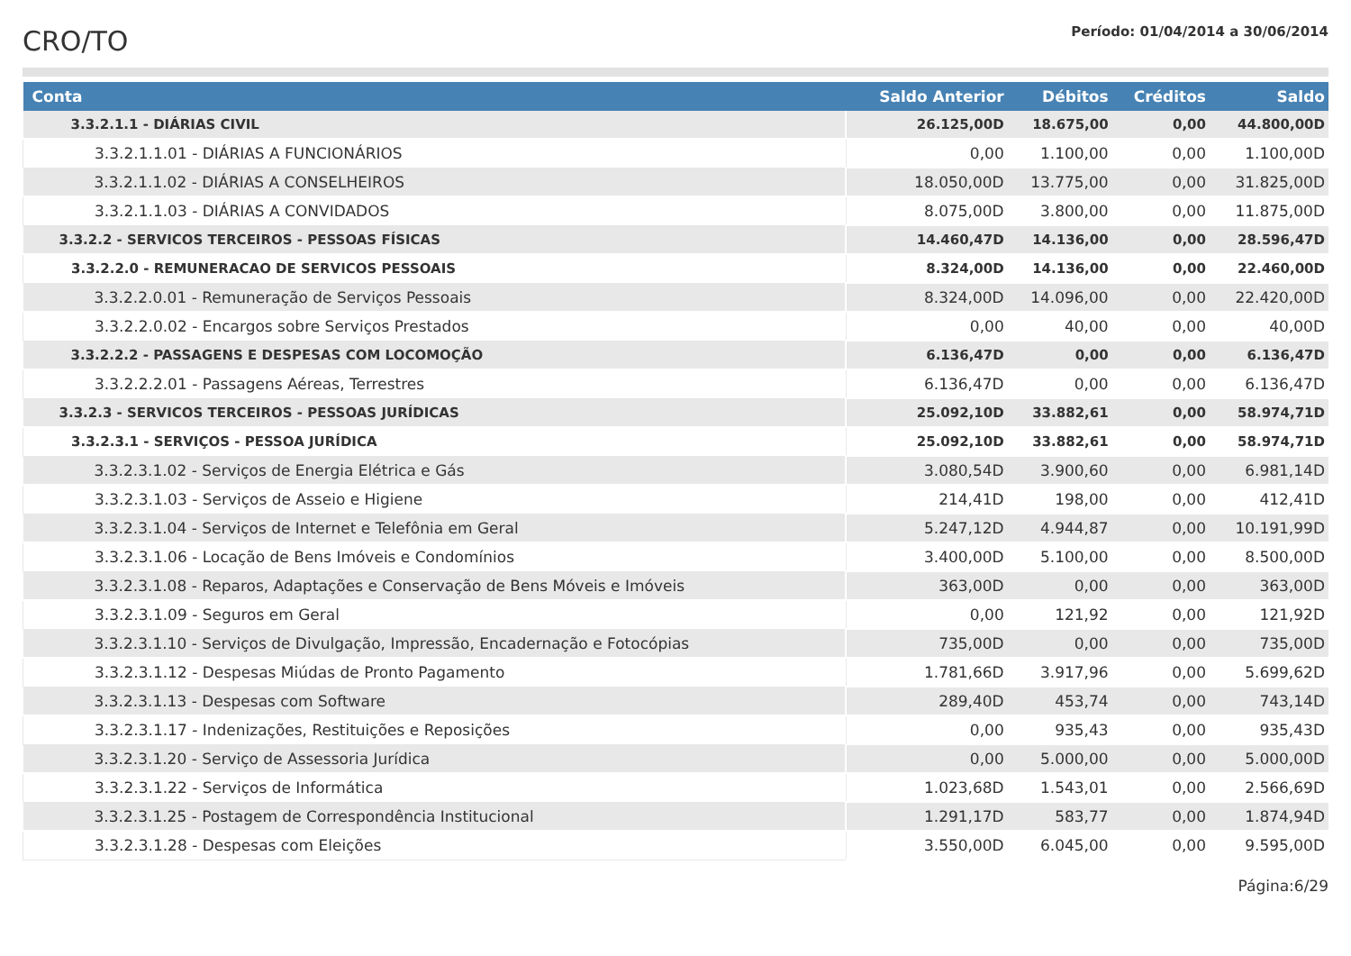CRO/TO
Período: 01/04/2014 a 30/06/2014
| Conta | Saldo Anterior | Débitos | Créditos | Saldo |
| --- | --- | --- | --- | --- |
| 3.3.2.1.1 - DIÁRIAS CIVIL | 26.125,00D | 18.675,00 | 0,00 | 44.800,00D |
| 3.3.2.1.1.01 - DIÁRIAS A FUNCIONÁRIOS | 0,00 | 1.100,00 | 0,00 | 1.100,00D |
| 3.3.2.1.1.02 - DIÁRIAS A CONSELHEIROS | 18.050,00D | 13.775,00 | 0,00 | 31.825,00D |
| 3.3.2.1.1.03 - DIÁRIAS A CONVIDADOS | 8.075,00D | 3.800,00 | 0,00 | 11.875,00D |
| 3.3.2.2 - SERVICOS TERCEIROS - PESSOAS FÍSICAS | 14.460,47D | 14.136,00 | 0,00 | 28.596,47D |
| 3.3.2.2.0 - REMUNERACAO DE SERVICOS PESSOAIS | 8.324,00D | 14.136,00 | 0,00 | 22.460,00D |
| 3.3.2.2.0.01 - Remuneração de Serviços Pessoais | 8.324,00D | 14.096,00 | 0,00 | 22.420,00D |
| 3.3.2.2.0.02 - Encargos sobre Serviços Prestados | 0,00 | 40,00 | 0,00 | 40,00D |
| 3.3.2.2.2 - PASSAGENS E DESPESAS COM LOCOMOÇÃO | 6.136,47D | 0,00 | 0,00 | 6.136,47D |
| 3.3.2.2.2.01 - Passagens Aéreas, Terrestres | 6.136,47D | 0,00 | 0,00 | 6.136,47D |
| 3.3.2.3 - SERVICOS TERCEIROS - PESSOAS JURÍDICAS | 25.092,10D | 33.882,61 | 0,00 | 58.974,71D |
| 3.3.2.3.1 - SERVIÇOS - PESSOA JURÍDICA | 25.092,10D | 33.882,61 | 0,00 | 58.974,71D |
| 3.3.2.3.1.02 - Serviços de Energia Elétrica e Gás | 3.080,54D | 3.900,60 | 0,00 | 6.981,14D |
| 3.3.2.3.1.03 - Serviços de Asseio e Higiene | 214,41D | 198,00 | 0,00 | 412,41D |
| 3.3.2.3.1.04 - Serviços de Internet e Telefônia em Geral | 5.247,12D | 4.944,87 | 0,00 | 10.191,99D |
| 3.3.2.3.1.06 - Locação de Bens Imóveis e Condomínios | 3.400,00D | 5.100,00 | 0,00 | 8.500,00D |
| 3.3.2.3.1.08 - Reparos, Adaptações e Conservação de Bens Móveis e Imóveis | 363,00D | 0,00 | 0,00 | 363,00D |
| 3.3.2.3.1.09 - Seguros em Geral | 0,00 | 121,92 | 0,00 | 121,92D |
| 3.3.2.3.1.10 - Serviços de Divulgação, Impressão, Encadernação e Fotocópias | 735,00D | 0,00 | 0,00 | 735,00D |
| 3.3.2.3.1.12 - Despesas Miúdas de Pronto Pagamento | 1.781,66D | 3.917,96 | 0,00 | 5.699,62D |
| 3.3.2.3.1.13 - Despesas com Software | 289,40D | 453,74 | 0,00 | 743,14D |
| 3.3.2.3.1.17 - Indenizações, Restituições e Reposições | 0,00 | 935,43 | 0,00 | 935,43D |
| 3.3.2.3.1.20 - Serviço de Assessoria Jurídica | 0,00 | 5.000,00 | 0,00 | 5.000,00D |
| 3.3.2.3.1.22 - Serviços de Informática | 1.023,68D | 1.543,01 | 0,00 | 2.566,69D |
| 3.3.2.3.1.25 - Postagem de Correspondência Institucional | 1.291,17D | 583,77 | 0,00 | 1.874,94D |
| 3.3.2.3.1.28 - Despesas com Eleições | 3.550,00D | 6.045,00 | 0,00 | 9.595,00D |
Página:6/29